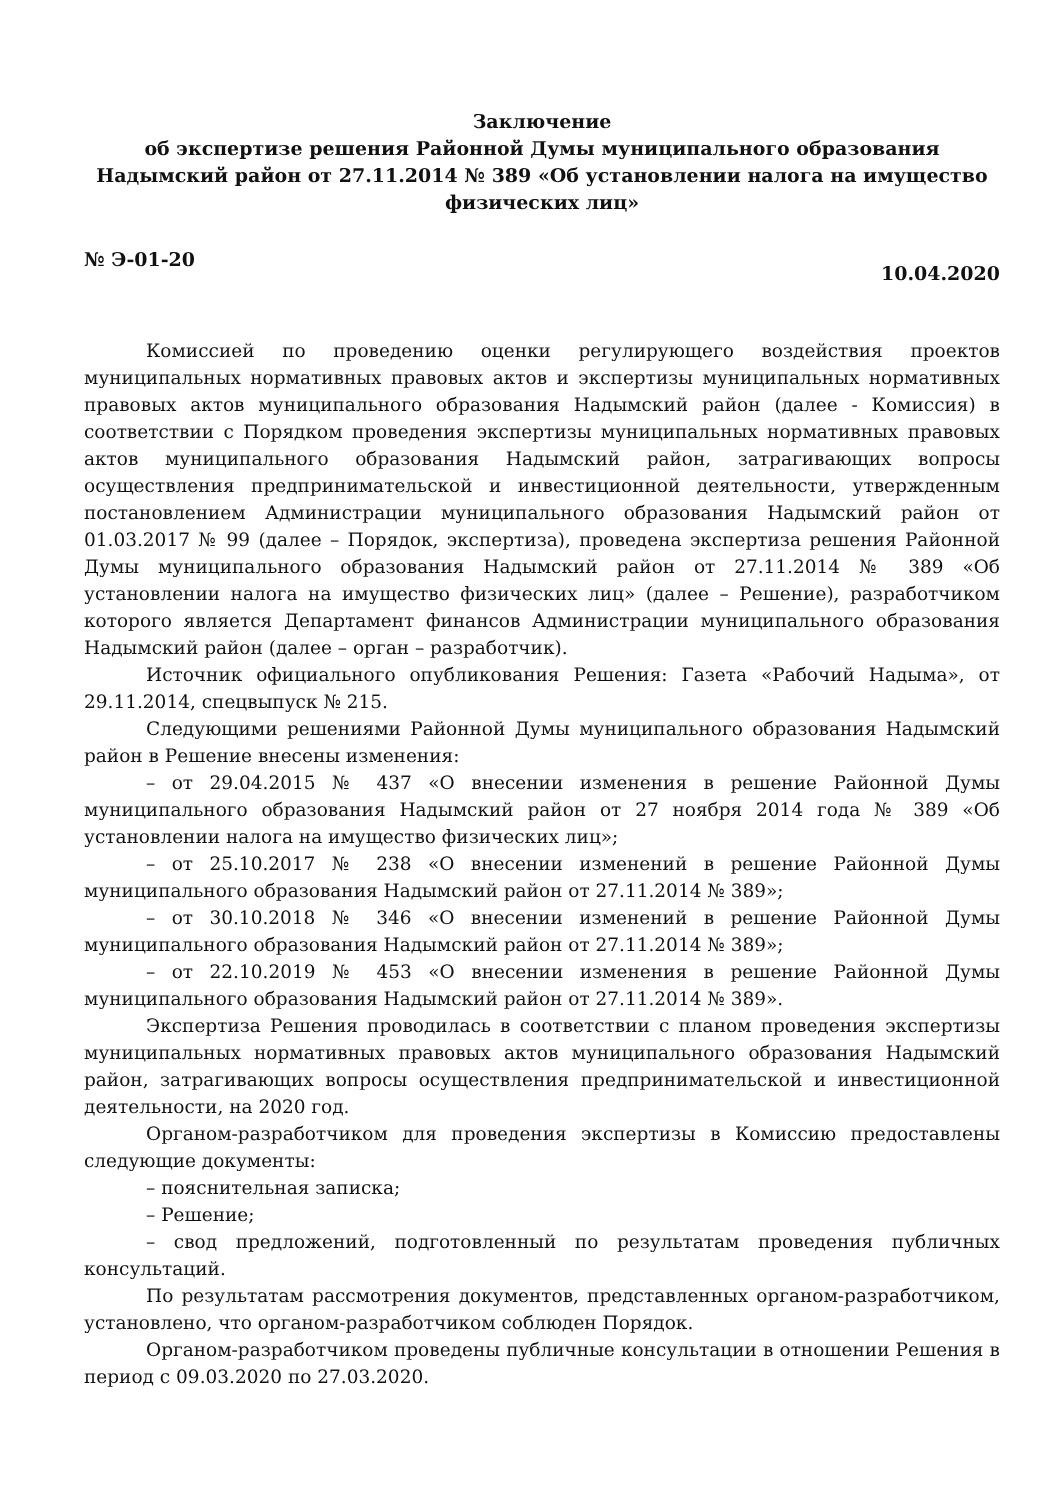Заключение
об экспертизе решения Районной Думы муниципального образования
Надымский район от 27.11.2014 № 389 «Об установлении налога на имущество физических лиц»
№ Э-01-20 10.04.2020
Комиссией по проведению оценки регулирующего воздействия проектов муниципальных нормативных правовых актов и экспертизы муниципальных нормативных правовых актов муниципального образования Надымский район (далее - Комиссия) в соответствии с Порядком проведения экспертизы муниципальных нормативных правовых актов муниципального образования Надымский район, затрагивающих вопросы осуществления предпринимательской и инвестиционной деятельности, утвержденным постановлением Администрации муниципального образования Надымский район от 01.03.2017 № 99 (далее – Порядок, экспертиза), проведена экспертиза решения Районной Думы муниципального образования Надымский район от 27.11.2014 № 389 «Об установлении налога на имущество физических лиц» (далее – Решение), разработчиком которого является Департамент финансов Администрации муниципального образования Надымский район (далее – орган – разработчик).
Источник официального опубликования Решения: Газета «Рабочий Надыма», от 29.11.2014, спецвыпуск № 215.
Следующими решениями Районной Думы муниципального образования Надымский район в Решение внесены изменения:
– от 29.04.2015 № 437 «О внесении изменения в решение Районной Думы муниципального образования Надымский район от 27 ноября 2014 года № 389 «Об установлении налога на имущество физических лиц»;
– от 25.10.2017 № 238 «О внесении изменений в решение Районной Думы муниципального образования Надымский район от 27.11.2014 № 389»;
– от 30.10.2018 № 346 «О внесении изменений в решение Районной Думы муниципального образования Надымский район от 27.11.2014 № 389»;
– от 22.10.2019 № 453 «О внесении изменения в решение Районной Думы муниципального образования Надымский район от 27.11.2014 № 389».
Экспертиза Решения проводилась в соответствии с планом проведения экспертизы муниципальных нормативных правовых актов муниципального образования Надымский район, затрагивающих вопросы осуществления предпринимательской и инвестиционной деятельности, на 2020 год.
Органом-разработчиком для проведения экспертизы в Комиссию предоставлены следующие документы:
– пояснительная записка;
– Решение;
– свод предложений, подготовленный по результатам проведения публичных консультаций.
По результатам рассмотрения документов, представленных органом-разработчиком, установлено, что органом-разработчиком соблюден Порядок.
Органом-разработчиком проведены публичные консультации в отношении Решения в период с 09.03.2020 по 27.03.2020.